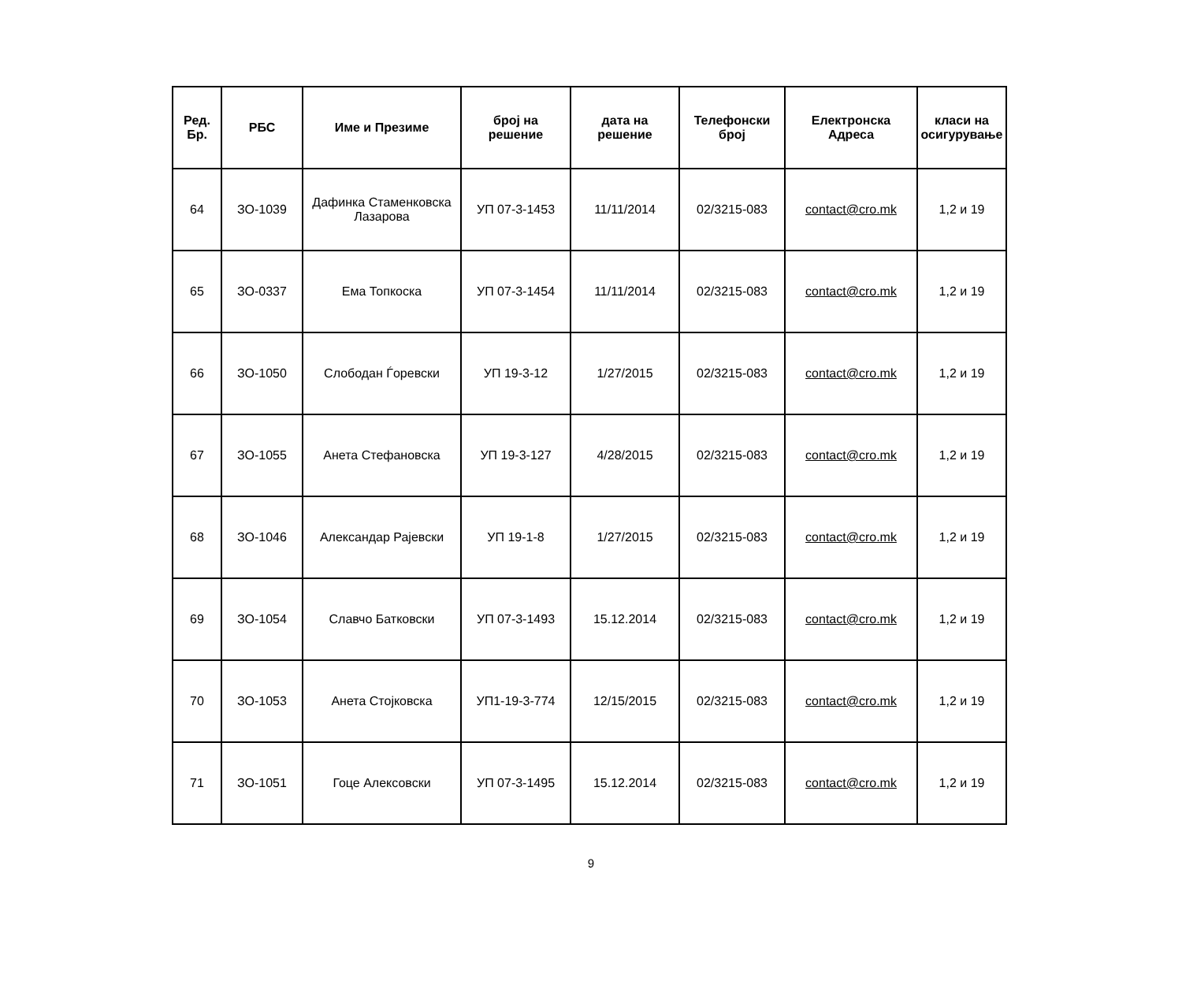| Ред. Бр. | РБС | Име и Презиме | број на решение | дата на решение | Телефонски број | Електронска Адреса | класи на осигурување |
| --- | --- | --- | --- | --- | --- | --- | --- |
| 64 | ЗО-1039 | Дафинка Стаменковска Лазарова | УП 07-3-1453 | 11/11/2014 | 02/3215-083 | contact@cro.mk | 1,2 и 19 |
| 65 | ЗО-0337 | Ема Топкоска | УП 07-3-1454 | 11/11/2014 | 02/3215-083 | contact@cro.mk | 1,2 и 19 |
| 66 | ЗО-1050 | Слободан Ѓоревски | УП 19-3-12 | 1/27/2015 | 02/3215-083 | contact@cro.mk | 1,2 и 19 |
| 67 | ЗО-1055 | Анета Стефановска | УП 19-3-127 | 4/28/2015 | 02/3215-083 | contact@cro.mk | 1,2 и 19 |
| 68 | ЗО-1046 | Александар Рајевски | УП 19-1-8 | 1/27/2015 | 02/3215-083 | contact@cro.mk | 1,2 и 19 |
| 69 | ЗО-1054 | Славчо Батковски | УП 07-3-1493 | 15.12.2014 | 02/3215-083 | contact@cro.mk | 1,2 и 19 |
| 70 | ЗО-1053 | Анета Стојковска | УП1-19-3-774 | 12/15/2015 | 02/3215-083 | contact@cro.mk | 1,2 и 19 |
| 71 | ЗО-1051 | Гоце Алексовски | УП 07-3-1495 | 15.12.2014 | 02/3215-083 | contact@cro.mk | 1,2 и 19 |
9